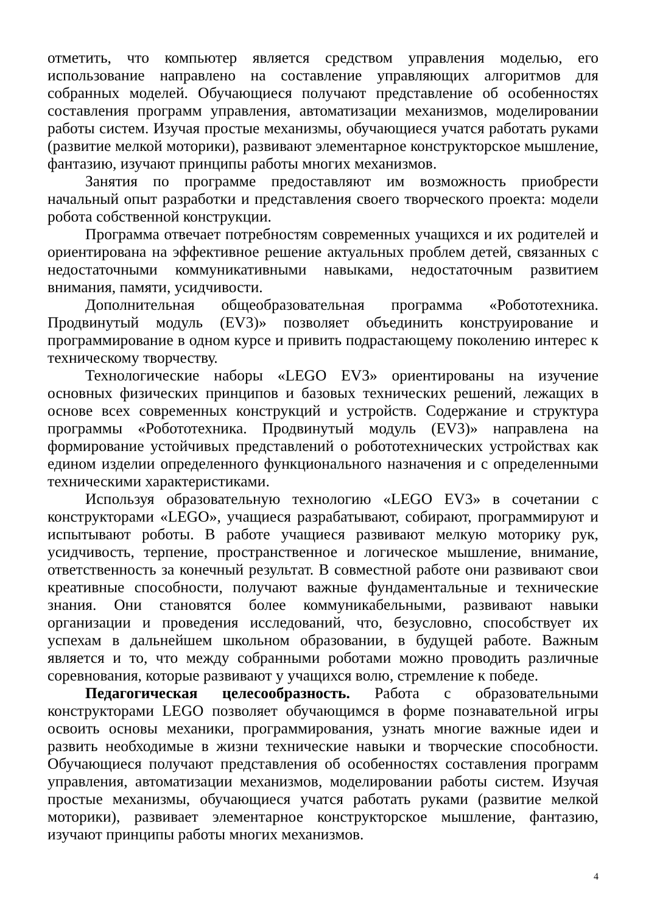отметить, что компьютер является средством управления моделью, его использование направлено на составление управляющих алгоритмов для собранных моделей. Обучающиеся получают представление об особенностях составления программ управления, автоматизации механизмов, моделировании работы систем. Изучая простые механизмы, обучающиеся учатся работать руками (развитие мелкой моторики), развивают элементарное конструкторское мышление, фантазию, изучают принципы работы многих механизмов.
Занятия по программе предоставляют им возможность приобрести начальный опыт разработки и представления своего творческого проекта: модели робота собственной конструкции.
Программа отвечает потребностям современных учащихся и их родителей и ориентирована на эффективное решение актуальных проблем детей, связанных с недостаточными коммуникативными навыками, недостаточным развитием внимания, памяти, усидчивости.
Дополнительная общеобразовательная программа «Робототехника. Продвинутый модуль (EV3)» позволяет объединить конструирование и программирование в одном курсе и привить подрастающему поколению интерес к техническому творчеству.
Технологические наборы «LEGO EV3» ориентированы на изучение основных физических принципов и базовых технических решений, лежащих в основе всех современных конструкций и устройств. Содержание и структура программы «Робототехника. Продвинутый модуль (EV3)» направлена на формирование устойчивых представлений о робототехнических устройствах как едином изделии определенного функционального назначения и с определенными техническими характеристиками.
Используя образовательную технологию «LEGO EV3» в сочетании с конструкторами «LEGO», учащиеся разрабатывают, собирают, программируют и испытывают роботы. В работе учащиеся развивают мелкую моторику рук, усидчивость, терпение, пространственное и логическое мышление, внимание, ответственность за конечный результат. В совместной работе они развивают свои креативные способности, получают важные фундаментальные и технические знания. Они становятся более коммуникабельными, развивают навыки организации и проведения исследований, что, безусловно, способствует их успехам в дальнейшем школьном образовании, в будущей работе. Важным является и то, что между собранными роботами можно проводить различные соревнования, которые развивают у учащихся волю, стремление к победе.
Педагогическая целесообразность. Работа с образовательными конструкторами LEGO позволяет обучающимся в форме познавательной игры освоить основы механики, программирования, узнать многие важные идеи и развить необходимые в жизни технические навыки и творческие способности. Обучающиеся получают представления об особенностях составления программ управления, автоматизации механизмов, моделировании работы систем. Изучая простые механизмы, обучающиеся учатся работать руками (развитие мелкой моторики), развивает элементарное конструкторское мышление, фантазию, изучают принципы работы многих механизмов.
4